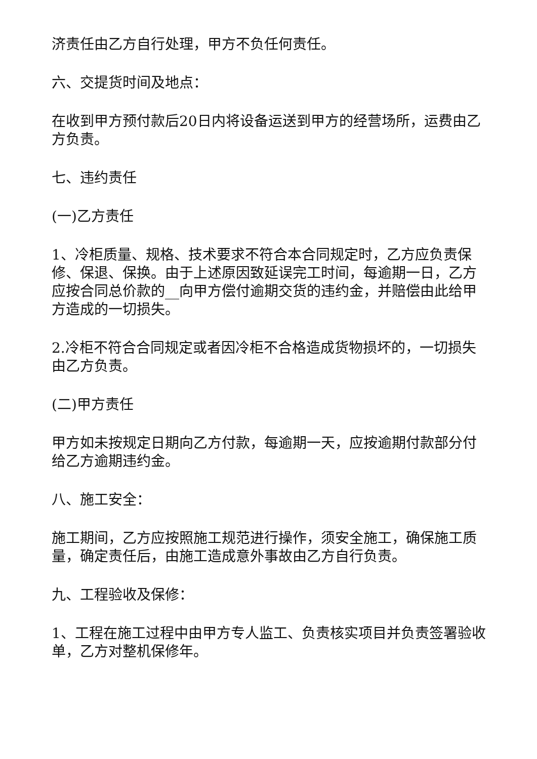济责任由乙方自行处理，甲方不负任何责任。
六、交提货时间及地点：
在收到甲方预付款后20日内将设备运送到甲方的经营场所，运费由乙方负责。
七、违约责任
(一)乙方责任
1、冷柜质量、规格、技术要求不符合本合同规定时，乙方应负责保修、保退、保换。由于上述原因致延误完工时间，每逾期一日，乙方应按合同总价款的__向甲方偿付逾期交货的违约金，并赔偿由此给甲方造成的一切损失。
2.冷柜不符合合同规定或者因冷柜不合格造成货物损坏的，一切损失由乙方负责。
(二)甲方责任
甲方如未按规定日期向乙方付款，每逾期一天，应按逾期付款部分付给乙方逾期违约金。
八、施工安全：
施工期间，乙方应按照施工规范进行操作，须安全施工，确保施工质量，确定责任后，由施工造成意外事故由乙方自行负责。
九、工程验收及保修：
1、工程在施工过程中由甲方专人监工、负责核实项目并负责签署验收单，乙方对整机保修年。